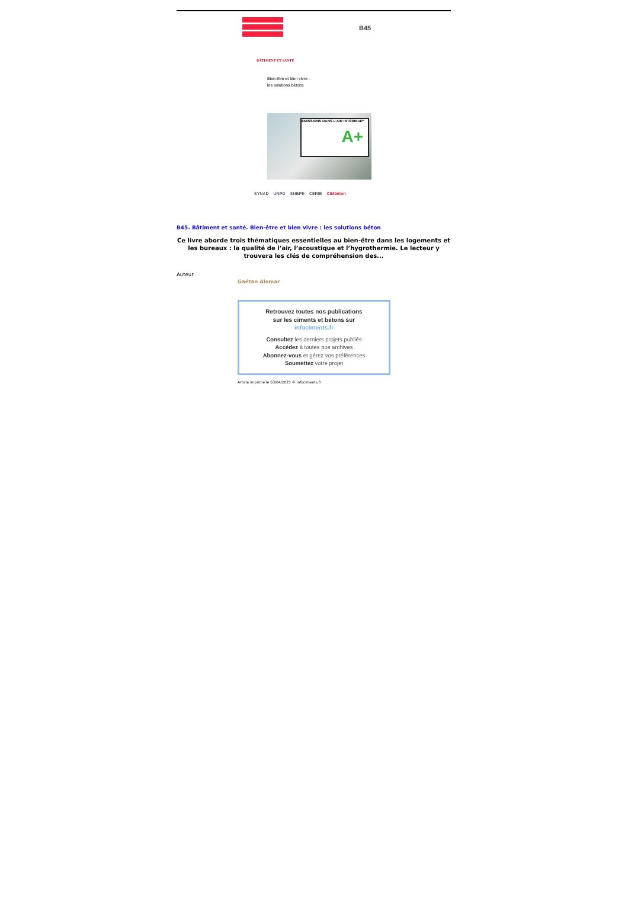B45
BÂTIMENT ET SANTÉ
Bien-être et bien vivre :
les solutions bétons
ÉMISSIONS DANS L'AIR INTÉRIEUR*
A+
SYNAD UNPG SNBPE CERIB CIMbéton
B45. Bâtiment et santé. Bien-être et bien vivre : les solutions béton
Ce livre aborde trois thématiques essentielles au bien-être dans les logements et les bureaux : la qualité de l’air, l’acoustique et l’hygrothermie. Le lecteur y trouvera les clés de compréhension des...
Auteur
Gaétan Alomar
Retrouvez toutes nos publications
sur les ciments et bétons sur
infociments.fr
Consultez les derniers projets publiés
Accédez à toutes nos archives
Abonnez-vous et gérez vos préférences
Soumettez votre projet
Article imprimé le 03/04/2025 © infociments.fr